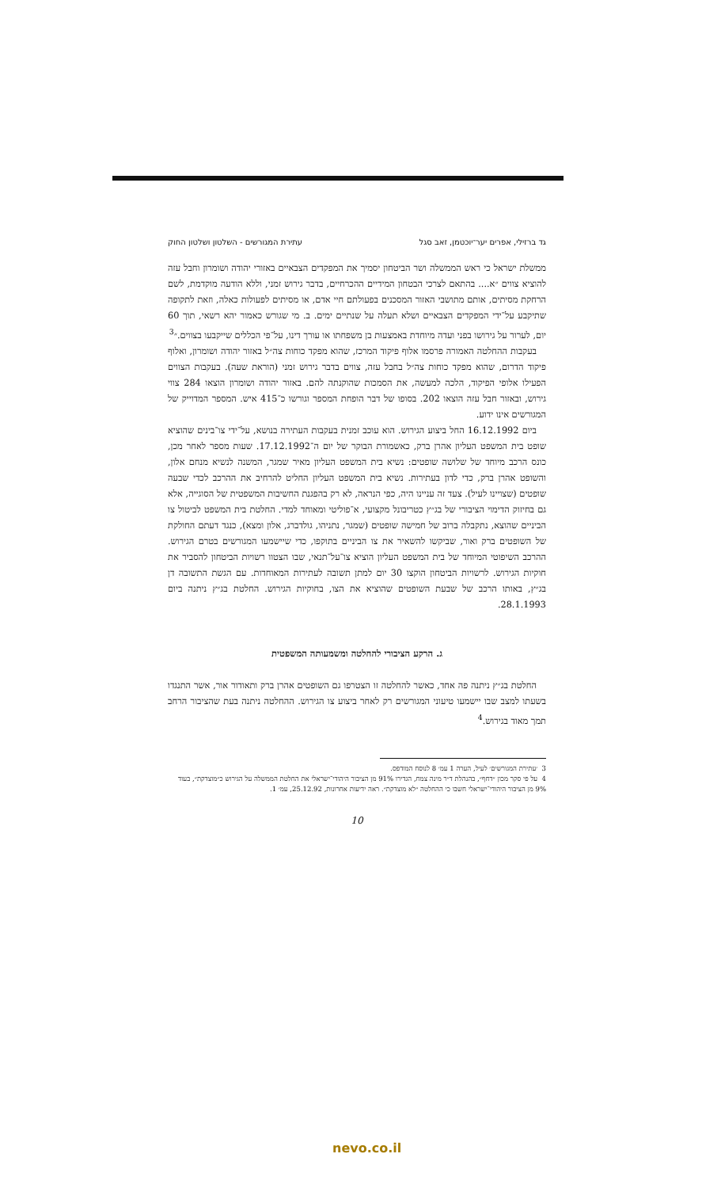גד ברזילי, אפרים יער־יוכטמן, זאב סגל עתירת המגורשים - השלטון ושלטון החוק
ממשלת ישראל כי ראש הממשלה ושר הביטחון יסמיך את המפקדים הצבאיים באזורי יהודה ושומרון וחבל עזה להוציא צווים ״א.... בהתאם לצרכי הבטחון המידיים ההכרחיים, בדבר גירוש זמני, וללא הודעה מוקדמת, לשם הרחקת מסיתים, אותם מתושבי האזור המסכנים בפעולתם חיי אדם, או מסיתים לפעולות כאלה, וזאת לתקופה שתיקבע על־ידי המפקדים הצבאיים ושלא תעלה על שנתיים ימים. ב. מי שגורש כאמור יהא רשאי, תוך 60 יום, לערור על גירושו בפני ועדה מיוחדת באמצעות בן משפחתו או עורך דינו, על־פי הכללים שייקבעו בצווים.״<sup>3</sup>
בעקבות ההחלטה האמורה פרסמו אלוף פיקוד המרכז, שהוא מפקד כוחות צה״ל באזור יהודה ושומרון, ואלוף פיקוד הדרום, שהוא מפקד כוחות צה״ל בחבל עזה, צווים בדבר גירוש זמני (הוראת שעה). בעקבות הצווים הפעילו אלופי הפיקוד, הלכה למעשה, את הסמכות שהוקנתה להם. באזור יהודה ושומרון הוצאו 284 צווי גירוש, ובאזור חבל עזה הוצאו 202. בסופו של דבר הופחת המספר וגורשו כ־415 איש. המספר המדוייק של המגורשים אינו ידוע.
ביום 16.12.1992 החל ביצוע הגירוש. הוא עוכב זמנית בעקבות העתירה בנושא, על־ידי צו־בינים שהוציא שופט בית המשפט העליון אהרן ברק, כאשמורת הבוקר של יום ה־17.12.1992. שעות מספר לאחר מכן, כונס הרכב מיוחד של שלושה שופטים: נשיא בית המשפט העליון מאיר שמגר, המשנה לנשיא מנחם אלון, והשופט אהרן ברק, כדי לדון בעתירות. נשיא בית המשפט העליון החליט להרחיב את ההרכב לכדי שבעה שופטים (שצויינו לעיל). צעד זה עניינו היה, כפי הנראה, לא רק בהפגנת החשיבות המשפטית של הסוגייה, אלא גם בחיזוק הדימוי הציבורי של בג״ץ כטריבונל מקצועי, א־פוליטי ומאוחד למדי. החלטת בית המשפט לביטול צו הביניים שהוצא, נתקבלה ברוב של חמישה שופטים (שמגר, נתניהו, גולדברג, אלון ומצא), כנגד דעתם החולקת של השופטים ברק ואור, שביקשו להשאיר את צו הביניים בתוקפו, כדי שיישמעו המגורשים בטרם הגירוש. ההרכב השיפוטי המיוחד של בית המשפט העליון הוציא צו־על־תנאי, שבו הצטוו רשויות הביטחון להסביר את חוקיות הגירוש. לרשויות הביטחון הוקצו 30 יום למתן תשובה לעתירות המאוחדות. עם הגשת התשובה דן בג״ץ, באותו הרכב של שבעת השופטים שהוציא את הצו, בחוקיות הגירוש. החלטת בג״ץ ניתנה ביום 28.1.1993.
ג. הרקע הציבורי להחלטה ומשמעותה המשפטית
החלטת בג״ץ ניתנה פה אחד, כאשר להחלטה זו הצטרפו גם השופטים אהרן ברק ותאודור אור, אשר התנגדו בשעתו למצב שבו יישמעו טיעוני המגורשים רק לאחר ביצוע צו הגירוש. ההחלטה ניתנה בעת שהציבור הרחב תמך מאוד בגירוש.<sup>4</sup>
3 ׳עתירת המגורשים׳ לעיל, הערה 1 עמ׳ 8 לנוסח המודפס.
4 על פי סקר מכון ״דחף״, בהנהלת ד״ר מינה צמח, הגדירו 91% מן הציבור היהודי־ישראלי את החלטת הממשלה על הגירוש כ״מוצדקת״, בעוד 9% מן הציבור היהודי־ישראלי חשבו כי ההחלטה ״לא מוצדקת״. ראה ידיעות אחרונות, 25.12.92, עמ׳ 1.
10
nevo.co.il